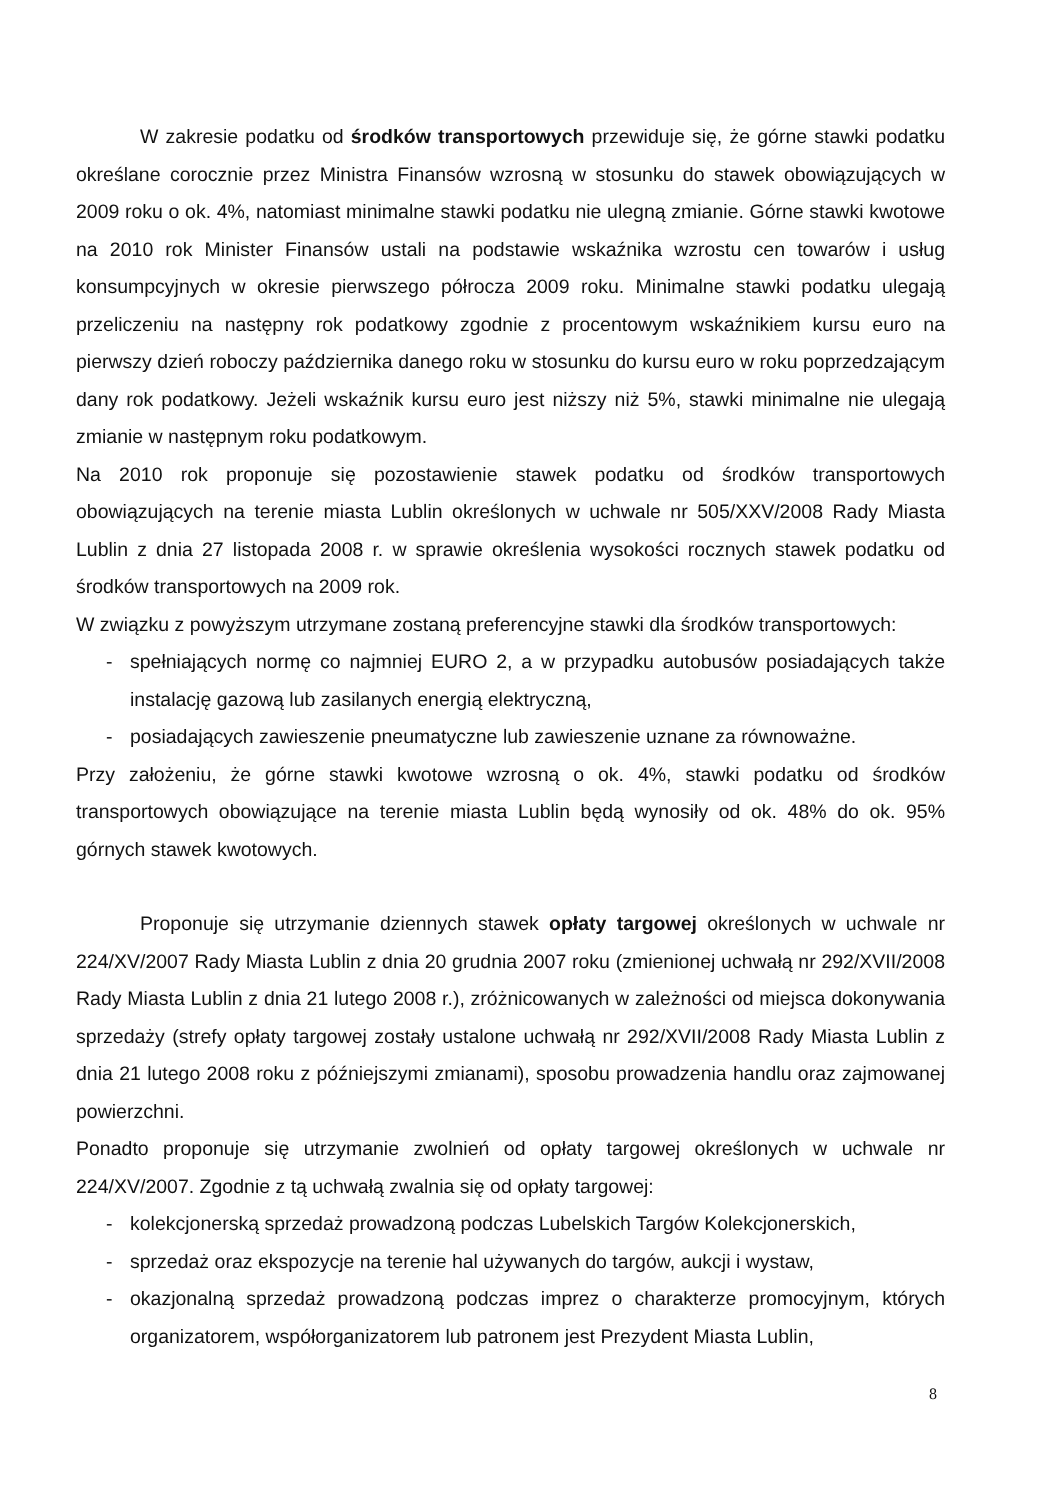W zakresie podatku od środków transportowych przewiduje się, że górne stawki podatku określane corocznie przez Ministra Finansów wzrosną w stosunku do stawek obowiązujących w 2009 roku o ok. 4%, natomiast minimalne stawki podatku nie ulegną zmianie. Górne stawki kwotowe na 2010 rok Minister Finansów ustali na podstawie wskaźnika wzrostu cen towarów i usług konsumpcyjnych w okresie pierwszego półrocza 2009 roku. Minimalne stawki podatku ulegają przeliczeniu na następny rok podatkowy zgodnie z procentowym wskaźnikiem kursu euro na pierwszy dzień roboczy października danego roku w stosunku do kursu euro w roku poprzedzającym dany rok podatkowy. Jeżeli wskaźnik kursu euro jest niższy niż 5%, stawki minimalne nie ulegają zmianie w następnym roku podatkowym.
Na 2010 rok proponuje się pozostawienie stawek podatku od środków transportowych obowiązujących na terenie miasta Lublin określonych w uchwale nr 505/XXV/2008 Rady Miasta Lublin z dnia 27 listopada 2008 r. w sprawie określenia wysokości rocznych stawek podatku od środków transportowych na 2009 rok.
W związku z powyższym utrzymane zostaną preferencyjne stawki dla środków transportowych:
- spełniających normę co najmniej EURO 2, a w przypadku autobusów posiadających także instalację gazową lub zasilanych energią elektryczną,
- posiadających zawieszenie pneumatyczne lub zawieszenie uznane za równoważne.
Przy założeniu, że górne stawki kwotowe wzrosną o ok. 4%, stawki podatku od środków transportowych obowiązujące na terenie miasta Lublin będą wynosiły od ok. 48% do ok. 95% górnych stawek kwotowych.
Proponuje się utrzymanie dziennych stawek opłaty targowej określonych w uchwale nr 224/XV/2007 Rady Miasta Lublin z dnia 20 grudnia 2007 roku (zmienionej uchwałą nr 292/XVII/2008 Rady Miasta Lublin z dnia 21 lutego 2008 r.), zróżnicowanych w zależności od miejsca dokonywania sprzedaży (strefy opłaty targowej zostały ustalone uchwałą nr 292/XVII/2008 Rady Miasta Lublin z dnia 21 lutego 2008 roku z późniejszymi zmianami), sposobu prowadzenia handlu oraz zajmowanej powierzchni.
Ponadto proponuje się utrzymanie zwolnień od opłaty targowej określonych w uchwale nr 224/XV/2007. Zgodnie z tą uchwałą zwalnia się od opłaty targowej:
- kolekcjonerską sprzedaż prowadzoną podczas Lubelskich Targów Kolekcjonerskich,
- sprzedaż oraz ekspozycje na terenie hal używanych do targów, aukcji i wystaw,
- okazjonalną sprzedaż prowadzoną podczas imprez o charakterze promocyjnym, których organizatorem, współorganizatorem lub patronem jest Prezydent Miasta Lublin,
8